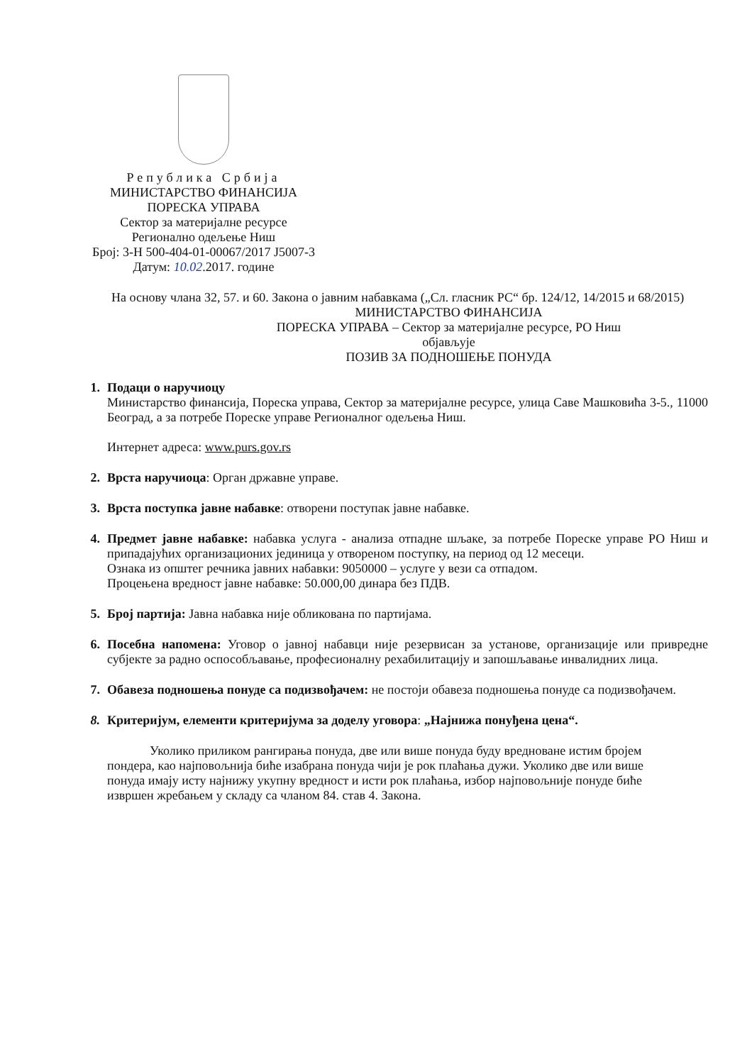Република Србија
МИНИСТАРСТВО ФИНАНСИЈА
ПОРЕСКА УПРАВА
Сектор за материјалне ресурсе
Регионално одељење Ниш
Број: 3-Н 500-404-01-00067/2017 Ј5007-3
Датум: 10.02.2017. године
На основу члана 32, 57. и 60. Закона о јавним набавкама („Сл. гласник РС“ бр. 124/12, 14/2015 и 68/2015)
МИНИСТАРСТВО ФИНАНСИЈА
ПОРЕСКА УПРАВА – Сектор за материјалне ресурсе, РО Ниш
објављује
ПОЗИВ ЗА ПОДНОШЕЊЕ ПОНУДА
1. Подаци о наручиоцу
Министарство финансија, Пореска управа, Сектор за материјалне ресурсе, улица Саве Машковића 3-5., 11000 Београд, а за потребе Пореске управе Регионалног одељења Ниш.
Интернет адреса: www.purs.gov.rs
2. Врста наручиоца: Орган државне управе.
3. Врста поступка јавне набавке: отворени поступак јавне набавке.
4. Предмет јавне набавке: набавка услуга - анализа отпадне шљаке, за потребе Пореске управе РО Ниш и припадајућих организационих јединица у отвореном поступку, на период од 12 месеци.
Ознака из општег речника јавних набавки: 9050000 – услуге у вези са отпадом.
Процењена вредност јавне набавке: 50.000,00 динара без ПДВ.
5. Број партија: Јавна набавка није обликована по партијама.
6. Посебна напомена: Уговор о јавној набавци није резервисан за установе, организације или привредне субјекте за радно оспособљавање, професионалну рехабилитацију и запошљавање инвалидних лица.
7. Обавеза подношења понуде са подизвођачем: не постоји обавеза подношења понуде са подизвођачем.
8. Критеријум, елементи критеријума за доделу уговора: „Најнижа понуђена цена“.
Уколико приликом рангирања понуда, две или више понуда буду вредноване истим бројем пондера, као најповољнија биће изабрана понуда чији је рок плаћања дужи. Уколико две или више понуда имају исту најнижу укупну вредност и исти рок плаћања, избор најповољније понуде биће извршен жребањем у складу са чланом 84. став 4. Закона.